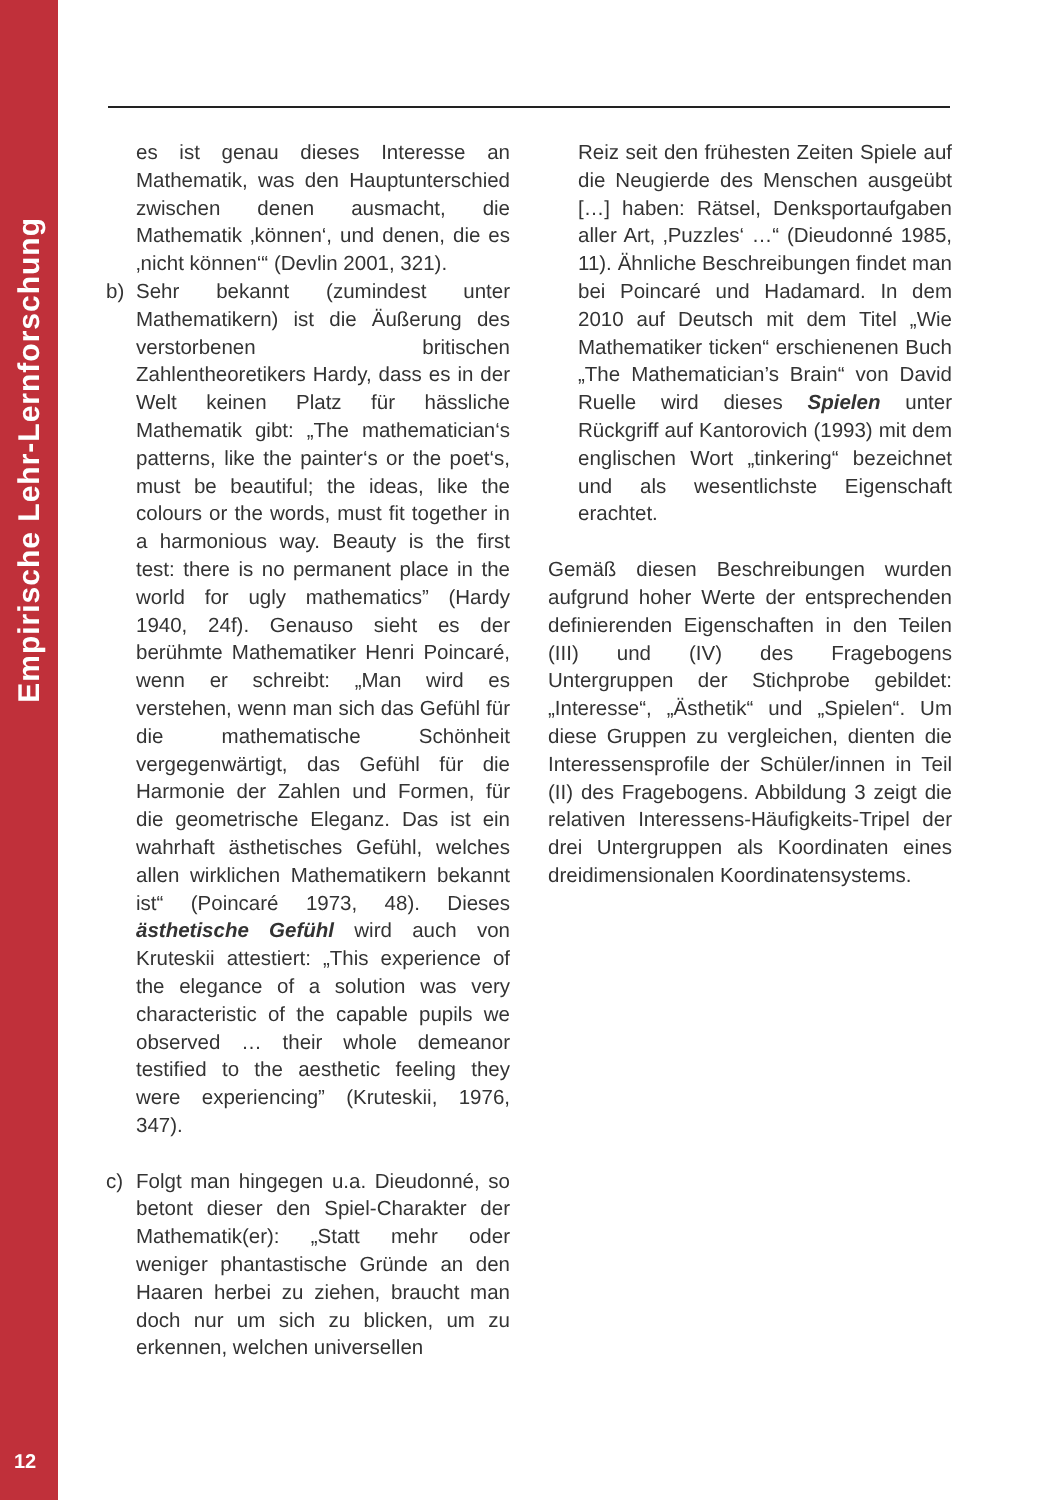Empirische Lehr-Lernforschung
12
es ist genau dieses Interesse an Mathematik, was den Hauptunterschied zwischen denen ausmacht, die Mathematik ‚können‘, und denen, die es ‚nicht können‘“ (Devlin 2001, 321).
b) Sehr bekannt (zumindest unter Mathematikern) ist die Äußerung des verstorbenen britischen Zahlentheoretikers Hardy, dass es in der Welt keinen Platz für hässliche Mathematik gibt: „The mathematician‘s patterns, like the painter‘s or the poet‘s, must be beautiful; the ideas, like the colours or the words, must fit together in a harmonious way. Beauty is the first test: there is no permanent place in the world for ugly mathematics” (Hardy 1940, 24f). Genauso sieht es der berühmte Mathematiker Henri Poincaré, wenn er schreibt: „Man wird es verstehen, wenn man sich das Gefühl für die mathematische Schönheit vergegenwärtigt, das Gefühl für die Harmonie der Zahlen und Formen, für die geometrische Eleganz. Das ist ein wahrhaft ästhetisches Gefühl, welches allen wirklichen Mathematikern bekannt ist“ (Poincaré 1973, 48). Dieses ästhetische Gefühl wird auch von Kruteskii attestiert: „This experience of the elegance of a solution was very characteristic of the capable pupils we observed … their whole demeanor testified to the aesthetic feeling they were experiencing” (Kruteskii, 1976, 347).
c) Folgt man hingegen u.a. Dieudonné, so betont dieser den Spiel-Charakter der Mathematik(er): „Statt mehr oder weniger phantastische Gründe an den Haaren herbei zu ziehen, braucht man doch nur um sich zu blicken, um zu erkennen, welchen universellen
Reiz seit den frühesten Zeiten Spiele auf die Neugierde des Menschen ausgeübt […] haben: Rätsel, Denksportaufgaben aller Art, ‚Puzzles‘ …“ (Dieudonné 1985, 11). Ähnliche Beschreibungen findet man bei Poincaré und Hadamard. In dem 2010 auf Deutsch mit dem Titel „Wie Mathematiker ticken“ erschienenen Buch „The Mathematician’s Brain“ von David Ruelle wird dieses Spielen unter Rückgriff auf Kantorovich (1993) mit dem englischen Wort „tinkering“ bezeichnet und als wesentlichste Eigenschaft erachtet.
Gemäß diesen Beschreibungen wurden aufgrund hoher Werte der entsprechenden definierenden Eigenschaften in den Teilen (III) und (IV) des Fragebogens Untergruppen der Stichprobe gebildet: „Interesse“, „Ästhetik“ und „Spielen“. Um diese Gruppen zu vergleichen, dienten die Interessensprofile der Schüler/innen in Teil (II) des Fragebogens. Abbildung 3 zeigt die relativen Interessens-Häufigkeits-Tripel der drei Untergruppen als Koordinaten eines dreidimensionalen Koordinatensystems.